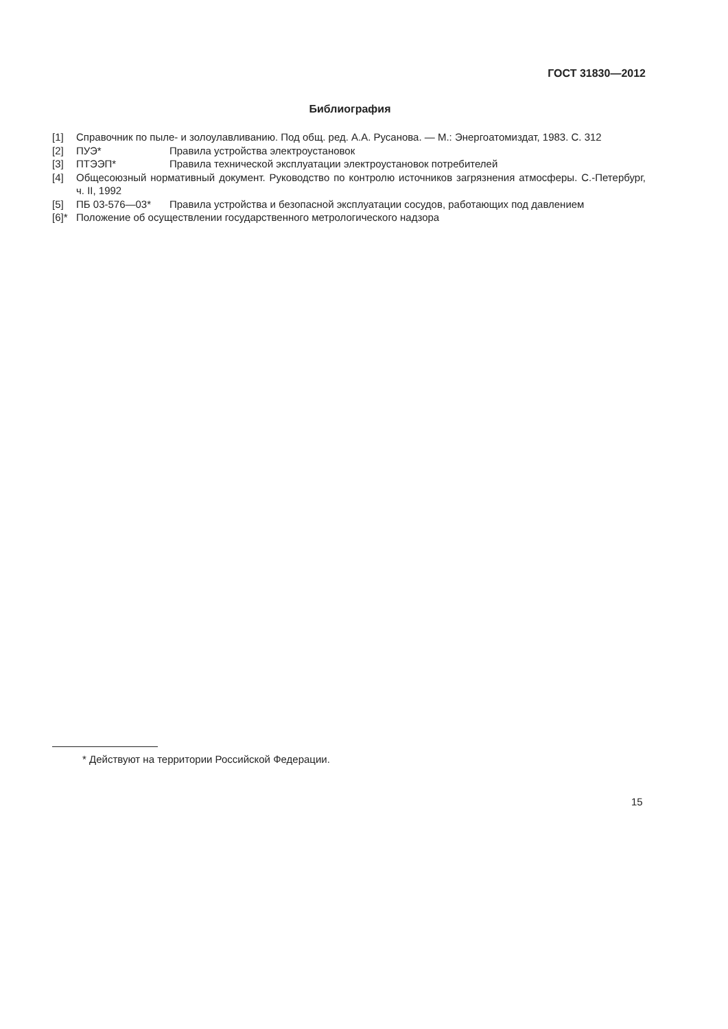ГОСТ 31830—2012
Библиография
[1] Справочник по пыле- и золоулавливанию. Под общ. ред. А.А. Русанова. — М.: Энергоатомиздат, 1983. С. 312
[2] ПУЭ* Правила устройства электроустановок
[3] ПТЭЭП* Правила технической эксплуатации электроустановок потребителей
[4] Общесоюзный нормативный документ. Руководство по контролю источников загрязнения атмосферы. С.-Петербург, ч. II, 1992
[5] ПБ 03-576—03* Правила устройства и безопасной эксплуатации сосудов, работающих под давлением
[6]* Положение об осуществлении государственного метрологического надзора
* Действуют на территории Российской Федерации.
15